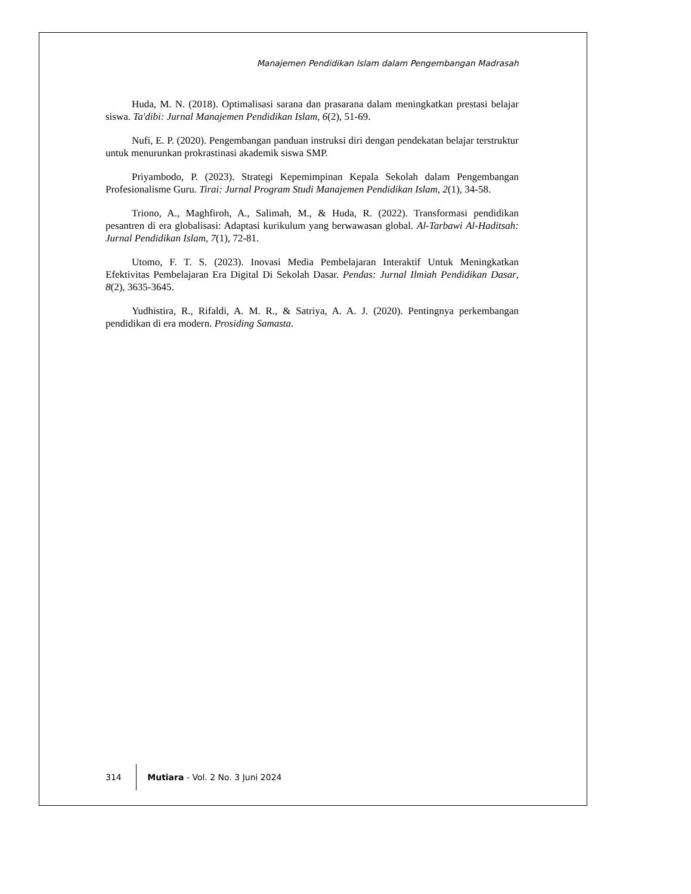Manajemen Pendidikan Islam dalam Pengembangan Madrasah
Huda, M. N. (2018). Optimalisasi sarana dan prasarana dalam meningkatkan prestasi belajar siswa. Ta'dibi: Jurnal Manajemen Pendidikan Islam, 6(2), 51-69.
Nufi, E. P. (2020). Pengembangan panduan instruksi diri dengan pendekatan belajar terstruktur untuk menurunkan prokrastinasi akademik siswa SMP.
Priyambodo, P. (2023). Strategi Kepemimpinan Kepala Sekolah dalam Pengembangan Profesionalisme Guru. Tirai: Jurnal Program Studi Manajemen Pendidikan Islam, 2(1), 34-58.
Triono, A., Maghfiroh, A., Salimah, M., & Huda, R. (2022). Transformasi pendidikan pesantren di era globalisasi: Adaptasi kurikulum yang berwawasan global. Al-Tarbawi Al-Haditsah: Jurnal Pendidikan Islam, 7(1), 72-81.
Utomo, F. T. S. (2023). Inovasi Media Pembelajaran Interaktif Untuk Meningkatkan Efektivitas Pembelajaran Era Digital Di Sekolah Dasar. Pendas: Jurnal Ilmiah Pendidikan Dasar, 8(2), 3635-3645.
Yudhistira, R., Rifaldi, A. M. R., & Satriya, A. A. J. (2020). Pentingnya perkembangan pendidikan di era modern. Prosiding Samasta.
314
Mutiara - Vol. 2 No. 3 Juni 2024